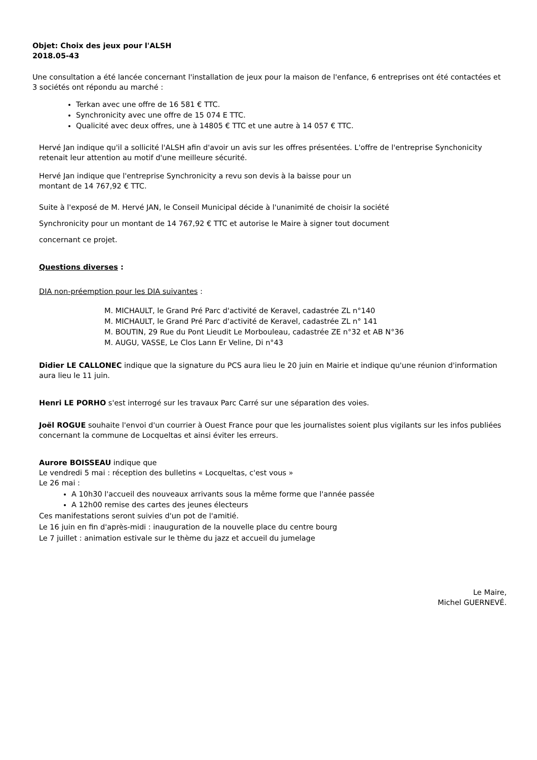Objet: Choix des jeux pour l'ALSH
2018.05-43
Une consultation a été lancée concernant l'installation de jeux pour la maison de l'enfance, 6 entreprises ont été contactées et 3 sociétés ont répondu au marché :
Terkan avec une offre de 16 581 € TTC.
Synchronicity avec une offre de 15 074 E TTC.
Qualicité avec deux offres, une à 14805 € TTC et une autre à 14 057 € TTC.
Hervé Jan indique qu'il a sollicité l'ALSH afin d'avoir un avis sur les offres présentées. L'offre de l'entreprise Synchonicity retenait leur attention au motif d'une meilleure sécurité.
Hervé Jan indique que l'entreprise Synchronicity a revu son devis à la baisse pour un
montant de 14 767,92 € TTC.
Suite à l'exposé de M. Hervé JAN, le Conseil Municipal décide à l'unanimité de choisir la société
Synchronicity pour un montant de 14 767,92 € TTC et autorise le Maire à signer tout document
concernant ce projet.
Questions diverses :
DIA non-préemption pour les DIA suivantes :
M. MICHAULT, le Grand Pré Parc d'activité de Keravel, cadastrée ZL n°140
M. MICHAULT, le Grand Pré Parc d'activité de Keravel, cadastrée ZL n° 141
M. BOUTIN, 29 Rue du Pont Lieudit Le Morbouleau, cadastrée ZE n°32 et AB N°36
M. AUGU, VASSE, Le Clos Lann Er Veline, Di n°43
Didier LE CALLONEC indique que la signature du PCS aura lieu le 20 juin en Mairie et indique qu'une réunion d'information aura lieu le 11 juin.
Henri LE PORHO s'est interrogé sur les travaux Parc Carré sur une séparation des voies.
Joël ROGUE souhaite l'envoi d'un courrier à Ouest France pour que les journalistes soient plus vigilants sur les infos publiées concernant la commune de Locqueltas et ainsi éviter les erreurs.
Aurore BOISSEAU indique que
Le vendredi 5 mai : réception des bulletins « Locqueltas, c'est vous »
Le 26 mai :
A 10h30 l'accueil des nouveaux arrivants sous la même forme que l'année passée
A 12h00 remise des cartes des jeunes électeurs
Ces manifestations seront suivies d'un pot de l'amitié.
Le 16 juin en fin d'après-midi : inauguration de la nouvelle place du centre bourg
Le 7 juillet : animation estivale sur le thème du jazz et accueil du jumelage
Le Maire,
Michel GUERNEVÉ.